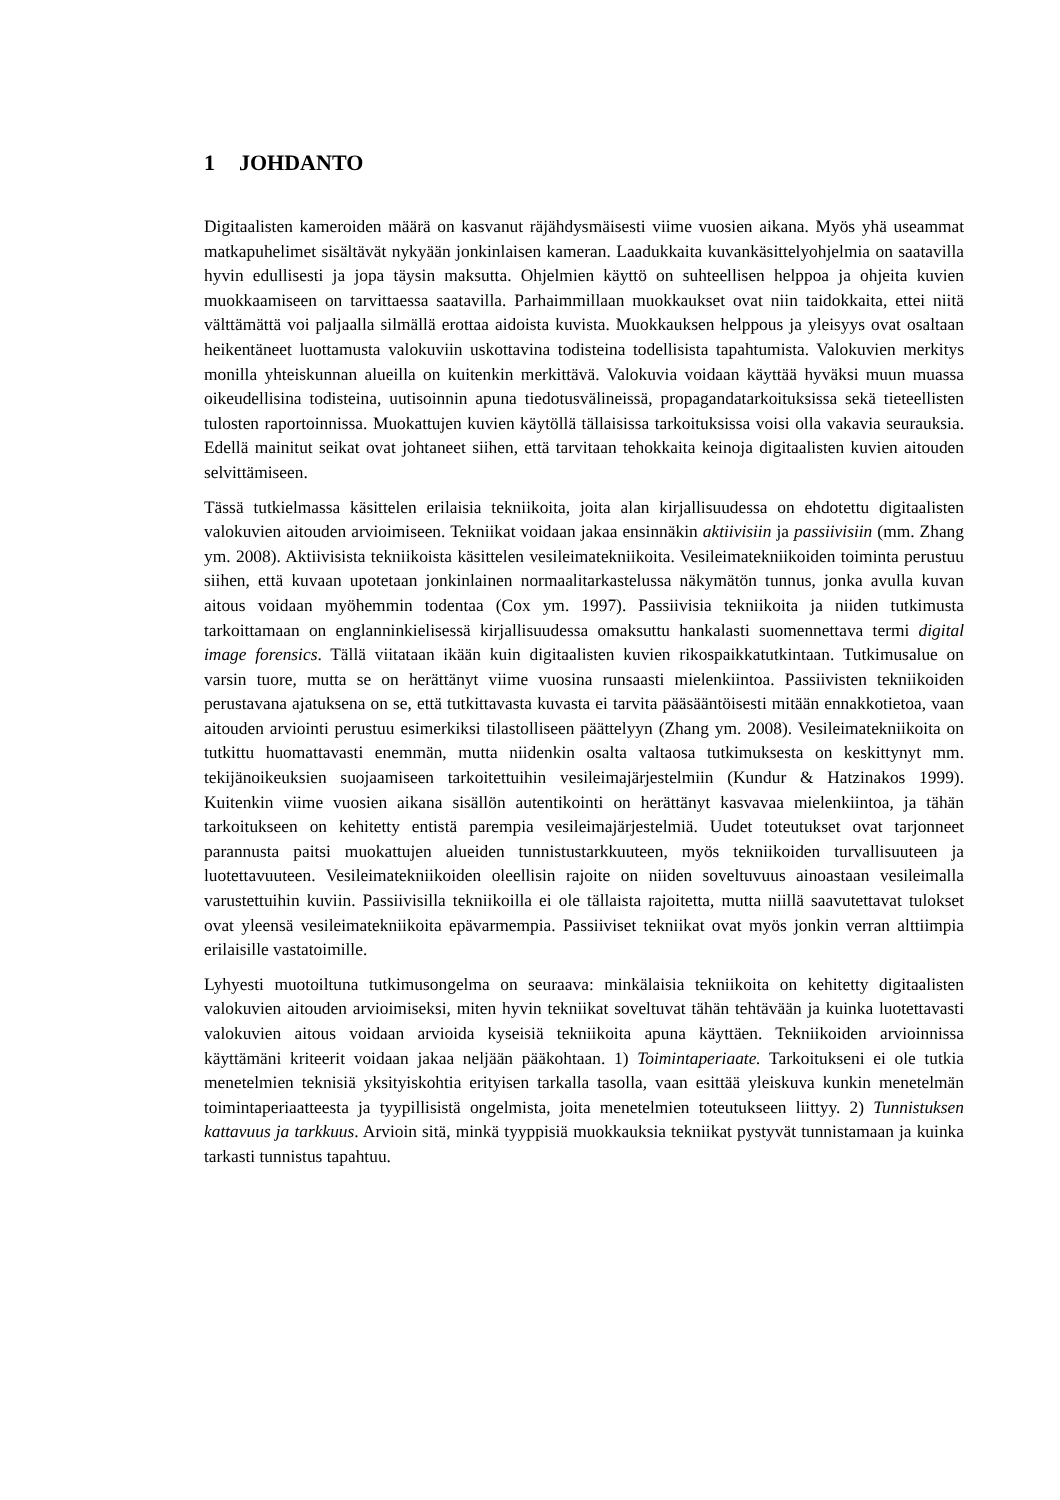1 JOHDANTO
Digitaalisten kameroiden määrä on kasvanut räjähdysmäisesti viime vuosien aikana. Myös yhä useammat matkapuhelimet sisältävät nykyään jonkinlaisen kameran. Laadukkaita kuvankäsittelyohjelmia on saatavilla hyvin edullisesti ja jopa täysin maksutta. Ohjelmien käyttö on suhteellisen helppoa ja ohjeita kuvien muokkaamiseen on tarvittaessa saatavilla. Parhaimmillaan muokkaukset ovat niin taidokkaita, ettei niitä välttämättä voi paljaalla silmällä erottaa aidoista kuvista. Muokkauksen helppous ja yleisyys ovat osaltaan heikentäneet luottamusta valokuviin uskottavina todisteina todellisista tapahtumista. Valokuvien merkitys monilla yhteiskunnan alueilla on kuitenkin merkittävä. Valokuvia voidaan käyttää hyväksi muun muassa oikeudellisina todisteina, uutisoinnin apuna tiedotusvälineissä, propagandatarkoituksissa sekä tieteellisten tulosten raportoinnissa. Muokattujen kuvien käytöllä tällaisissa tarkoituksissa voisi olla vakavia seurauksia. Edellä mainitut seikat ovat johtaneet siihen, että tarvitaan tehokkaita keinoja digitaalisten kuvien aitouden selvittämiseen.
Tässä tutkielmassa käsittelen erilaisia tekniikoita, joita alan kirjallisuudessa on ehdotettu digitaalisten valokuvien aitouden arvioimiseen. Tekniikat voidaan jakaa ensinnäkin aktiivisiin ja passiivisiin (mm. Zhang ym. 2008). Aktiivisista tekniikoista käsittelen vesileimatekniikoita. Vesileimatekniikoiden toiminta perustuu siihen, että kuvaan upotetaan jonkinlainen normaalitarkastelussa näkymätön tunnus, jonka avulla kuvan aitous voidaan myöhemmin todentaa (Cox ym. 1997). Passiivisia tekniikoita ja niiden tutkimusta tarkoittamaan on englanninkielisessä kirjallisuudessa omaksuttu hankalasti suomennettava termi digital image forensics. Tällä viitataan ikään kuin digitaalisten kuvien rikospaikkatutkintaan. Tutkimusalue on varsin tuore, mutta se on herättänyt viime vuosina runsaasti mielenkiintoa. Passiivisten tekniikoiden perustavana ajatuksena on se, että tutkittavasta kuvasta ei tarvita pääsääntöisesti mitään ennakkotietoa, vaan aitouden arviointi perustuu esimerkiksi tilastolliseen päättelyyn (Zhang ym. 2008). Vesileimatekniikoita on tutkittu huomattavasti enemmän, mutta niidenkin osalta valtaosa tutkimuksesta on keskittynyt mm. tekijänoikeuksien suojaamiseen tarkoitettuihin vesileimajärjestelmiin (Kundur & Hatzinakos 1999). Kuitenkin viime vuosien aikana sisällön autentikointi on herättänyt kasvavaa mielenkiintoa, ja tähän tarkoitukseen on kehitetty entistä parempia vesileimajärjestelmiä. Uudet toteutukset ovat tarjonneet parannusta paitsi muokattujen alueiden tunnistustarkkuuteen, myös tekniikoiden turvallisuuteen ja luotettavuuteen. Vesileimatekniikoiden oleellisin rajoite on niiden soveltuvuus ainoastaan vesileimalla varustettuihin kuviin. Passiivisilla tekniikoilla ei ole tällaista rajoitetta, mutta niillä saavutettavat tulokset ovat yleensä vesileimatekniikoita epävarmempia. Passiiviset tekniikat ovat myös jonkin verran alttiimpia erilaisille vastatoimille.
Lyhyesti muotoiltuna tutkimusongelma on seuraava: minkälaisia tekniikoita on kehitetty digitaalisten valokuvien aitouden arvioimiseksi, miten hyvin tekniikat soveltuvat tähän tehtävään ja kuinka luotettavasti valokuvien aitous voidaan arvioida kyseisiä tekniikoita apuna käyttäen. Tekniikoiden arvioinnissa käyttämäni kriteerit voidaan jakaa neljään pääkohtaan. 1) Toimintaperiaate. Tarkoitukseni ei ole tutkia menetelmien teknisiä yksityiskohtia erityisen tarkalla tasolla, vaan esittää yleiskuva kunkin menetelmän toimintaperiaatteesta ja tyypillisistä ongelmista, joita menetelmien toteutukseen liittyy. 2) Tunnistuksen kattavuus ja tarkkuus. Arvioin sitä, minkä tyyppisiä muokkauksia tekniikat pystyvät tunnistamaan ja kuinka tarkasti tunnistus tapahtuu.